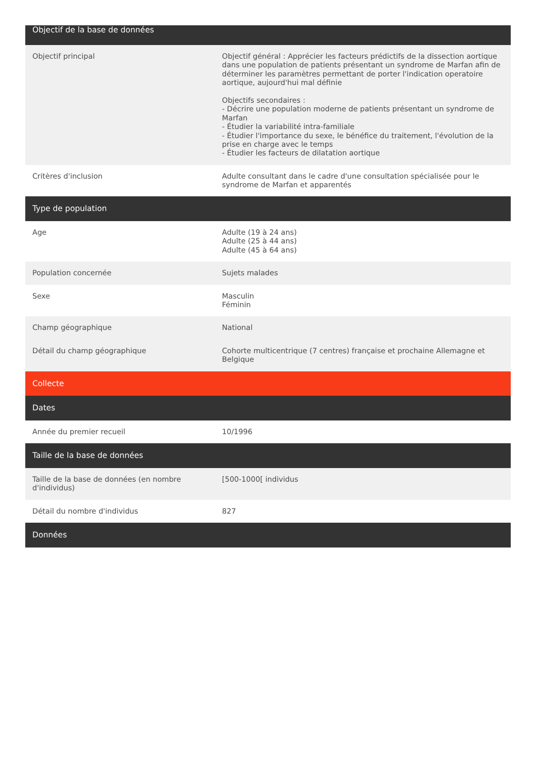| Objectif de la base de données | |
| --- | --- |
| Objectif principal | Objectif général : Apprécier les facteurs prédictifs de la dissection aortique dans une population de patients présentant un syndrome de Marfan afin de déterminer les paramètres permettant de porter l'indication operatoire aortique, aujourd'hui mal définie Objectifs secondaires : - Décrire une population moderne de patients présentant un syndrome de Marfan - Étudier la variabilité intra-familiale - Étudier l'importance du sexe, le bénéfice du traitement, l'évolution de la prise en charge avec le temps - Étudier les facteurs de dilatation aortique |
| Critères d'inclusion | Adulte consultant dans le cadre d'une consultation spécialisée pour le syndrome de Marfan et apparentés |
| Type de population | |
| Age | Adulte (19 à 24 ans) Adulte (25 à 44 ans) Adulte (45 à 64 ans) |
| Population concernée | Sujets malades |
| Sexe | Masculin Féminin |
| Champ géographique | National |
| Détail du champ géographique | Cohorte multicentrique (7 centres) française et prochaine Allemagne et Belgique |
| Collecte | |
| Dates | |
| Année du premier recueil | 10/1996 |
| Taille de la base de données | |
| Taille de la base de données (en nombre d'individus) | [500-1000[ individus |
| Détail du nombre d'individus | 827 |
| Données | |